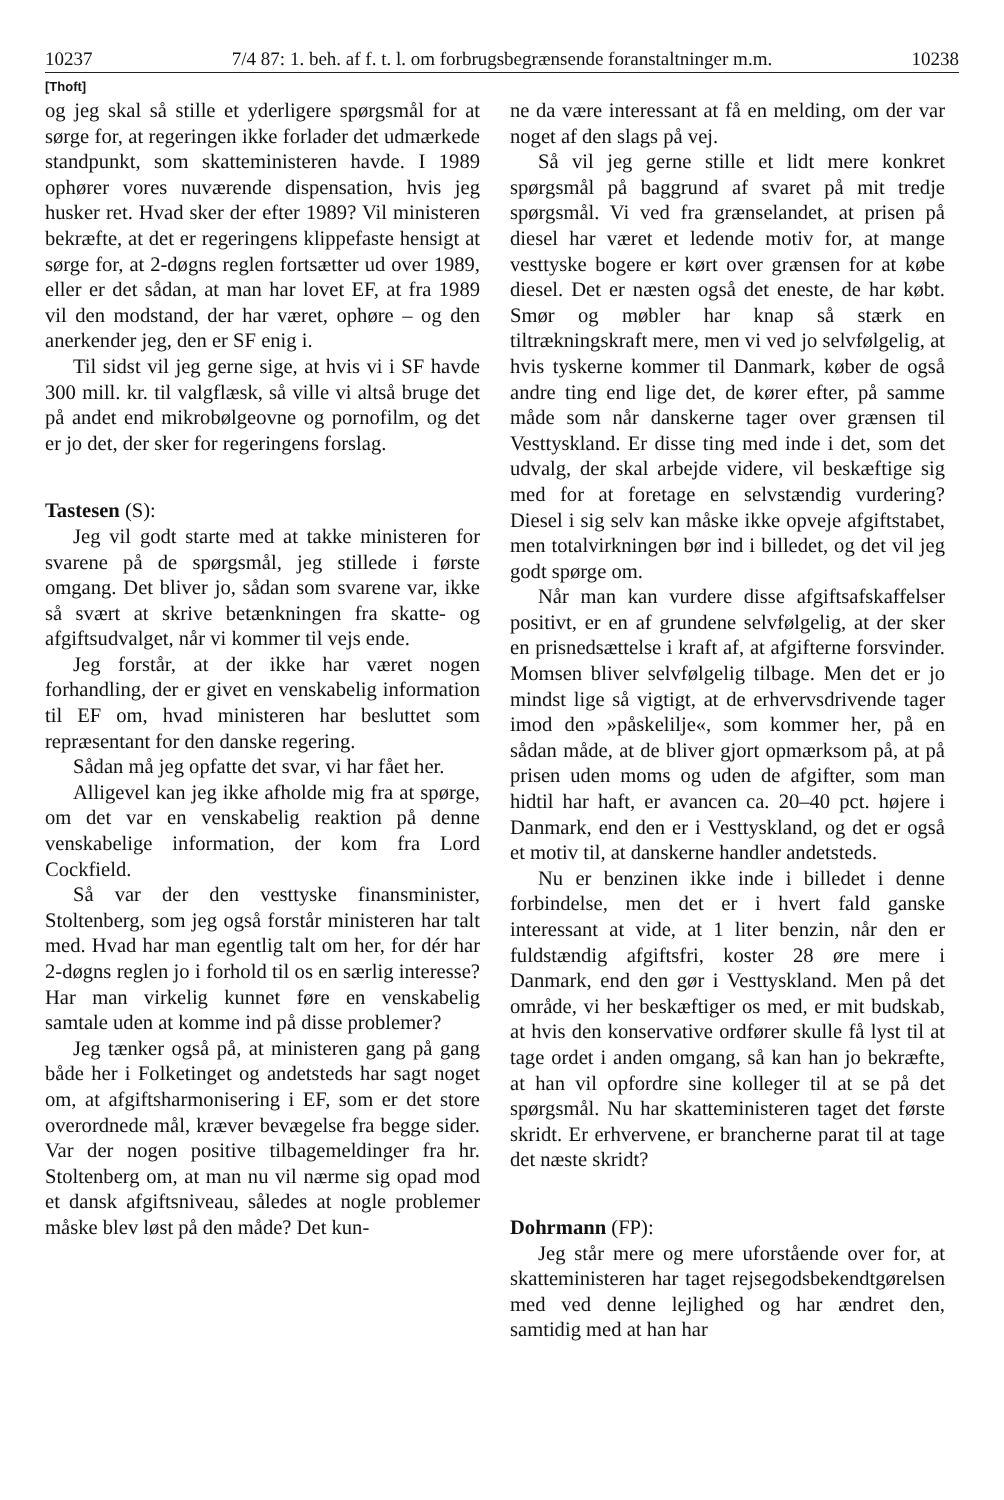10237 7/4 87: 1. beh. af f. t. l. om forbrugsbegrænsende foranstaltninger m.m. 10238
[Thoft]
og jeg skal så stille et yderligere spørgsmål for at sørge for, at regeringen ikke forlader det udmærkede standpunkt, som skatteministeren havde. I 1989 ophører vores nuværende dispensation, hvis jeg husker ret. Hvad sker der efter 1989? Vil ministeren bekræfte, at det er regeringens klippefaste hensigt at sørge for, at 2-døgns reglen fortsætter ud over 1989, eller er det sådan, at man har lovet EF, at fra 1989 vil den modstand, der har været, ophøre – og den anerkender jeg, den er SF enig i.
Til sidst vil jeg gerne sige, at hvis vi i SF havde 300 mill. kr. til valgflæsk, så ville vi altså bruge det på andet end mikrobølgeovne og pornofilm, og det er jo det, der sker for regeringens forslag.
Tastesen (S):
Jeg vil godt starte med at takke ministeren for svarene på de spørgsmål, jeg stillede i første omgang. Det bliver jo, sådan som svarene var, ikke så svært at skrive betænkningen fra skatte- og afgiftsudvalget, når vi kommer til vejs ende.
Jeg forstår, at der ikke har været nogen forhandling, der er givet en venskabelig information til EF om, hvad ministeren har besluttet som repræsentant for den danske regering.
Sådan må jeg opfatte det svar, vi har fået her.
Alligevel kan jeg ikke afholde mig fra at spørge, om det var en venskabelig reaktion på denne venskabelige information, der kom fra Lord Cockfield.
Så var der den vesttyske finansminister, Stoltenberg, som jeg også forstår ministeren har talt med. Hvad har man egentlig talt om her, for dér har 2-døgns reglen jo i forhold til os en særlig interesse? Har man virkelig kunnet føre en venskabelig samtale uden at komme ind på disse problemer?
Jeg tænker også på, at ministeren gang på gang både her i Folketinget og andetsteds har sagt noget om, at afgiftsharmonisering i EF, som er det store overordnede mål, kræver bevægelse fra begge sider. Var der nogen positive tilbagemeldinger fra hr. Stoltenberg om, at man nu vil nærme sig opad mod et dansk afgiftsniveau, således at nogle problemer måske blev løst på den måde? Det kun-
ne da være interessant at få en melding, om der var noget af den slags på vej.
Så vil jeg gerne stille et lidt mere konkret spørgsmål på baggrund af svaret på mit tredje spørgsmål. Vi ved fra grænselandet, at prisen på diesel har været et ledende motiv for, at mange vesttyske bogere er kørt over grænsen for at købe diesel. Det er næsten også det eneste, de har købt. Smør og møbler har knap så stærk en tiltrækningskraft mere, men vi ved jo selvfølgelig, at hvis tyskerne kommer til Danmark, køber de også andre ting end lige det, de kører efter, på samme måde som når danskerne tager over grænsen til Vesttyskland. Er disse ting med inde i det, som det udvalg, der skal arbejde videre, vil beskæftige sig med for at foretage en selvstændig vurdering? Diesel i sig selv kan måske ikke opveje afgiftstabet, men totalvirkningen bør ind i billedet, og det vil jeg godt spørge om.
Når man kan vurdere disse afgiftsafskaffelser positivt, er en af grundene selvfølgelig, at der sker en prisnedsættelse i kraft af, at afgifterne forsvinder. Momsen bliver selvfølgelig tilbage. Men det er jo mindst lige så vigtigt, at de erhvervsdrivende tager imod den »påskelilje«, som kommer her, på en sådan måde, at de bliver gjort opmærksom på, at på prisen uden moms og uden de afgifter, som man hidtil har haft, er avancen ca. 20–40 pct. højere i Danmark, end den er i Vesttyskland, og det er også et motiv til, at danskerne handler andetsteds.
Nu er benzinen ikke inde i billedet i denne forbindelse, men det er i hvert fald ganske interessant at vide, at 1 liter benzin, når den er fuldstændig afgiftsfri, koster 28 øre mere i Danmark, end den gør i Vesttyskland. Men på det område, vi her beskæftiger os med, er mit budskab, at hvis den konservative ordfører skulle få lyst til at tage ordet i anden omgang, så kan han jo bekræfte, at han vil opfordre sine kolleger til at se på det spørgsmål. Nu har skatteministeren taget det første skridt. Er erhvervene, er brancherne parat til at tage det næste skridt?
Dohrmann (FP):
Jeg står mere og mere uforstående over for, at skatteministeren har taget rejsegodsbekendtgørelsen med ved denne lejlighed og har ændret den, samtidig med at han har